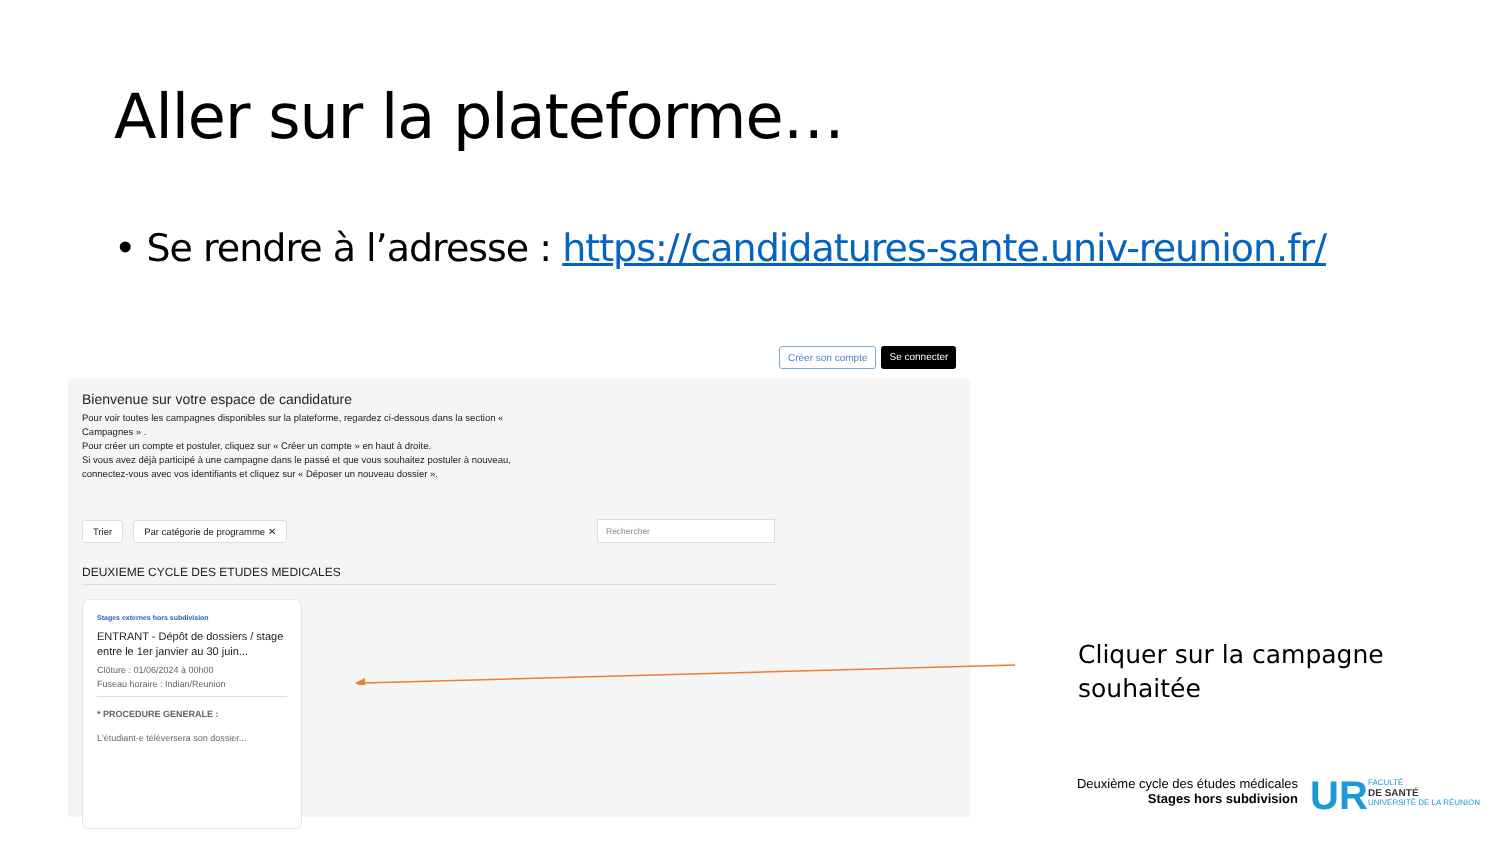Aller sur la plateforme…
• Se rendre à l’adresse : https://candidatures-sante.univ-reunion.fr/
Créer son compte Se connecter
Bienvenue sur votre espace de candidature
Pour voir toutes les campagnes disponibles sur la plateforme, regardez ci-dessous dans la section « Campagnes » .
Pour créer un compte et postuler, cliquez sur « Créer un compte » en haut à droite.
Si vous avez déjà participé à une campagne dans le passé et que vous souhaitez postuler à nouveau, connectez-vous avec vos identifiants et cliquez sur « Déposer un nouveau dossier ».
Trier Par catégorie de programme ✕ Rechercher
DEUXIEME CYCLE DES ETUDES MEDICALES
Stages externes hors subdivision
ENTRANT - Dépôt de dossiers / stage entre le 1er janvier au 30 juin...
Clôture : 01/06/2024 à 00h00
Fuseau horaire : Indian/Reunion
* PROCEDURE GENERALE :
L'étudiant·e téléversera son dossier...
Cliquer sur la campagne
souhaitée
Deuxième cycle des études médicales
Stages hors subdivision
UR
FACULTÉ
DE SANTÉ
UNIVERSITÉ DE LA RÉUNION